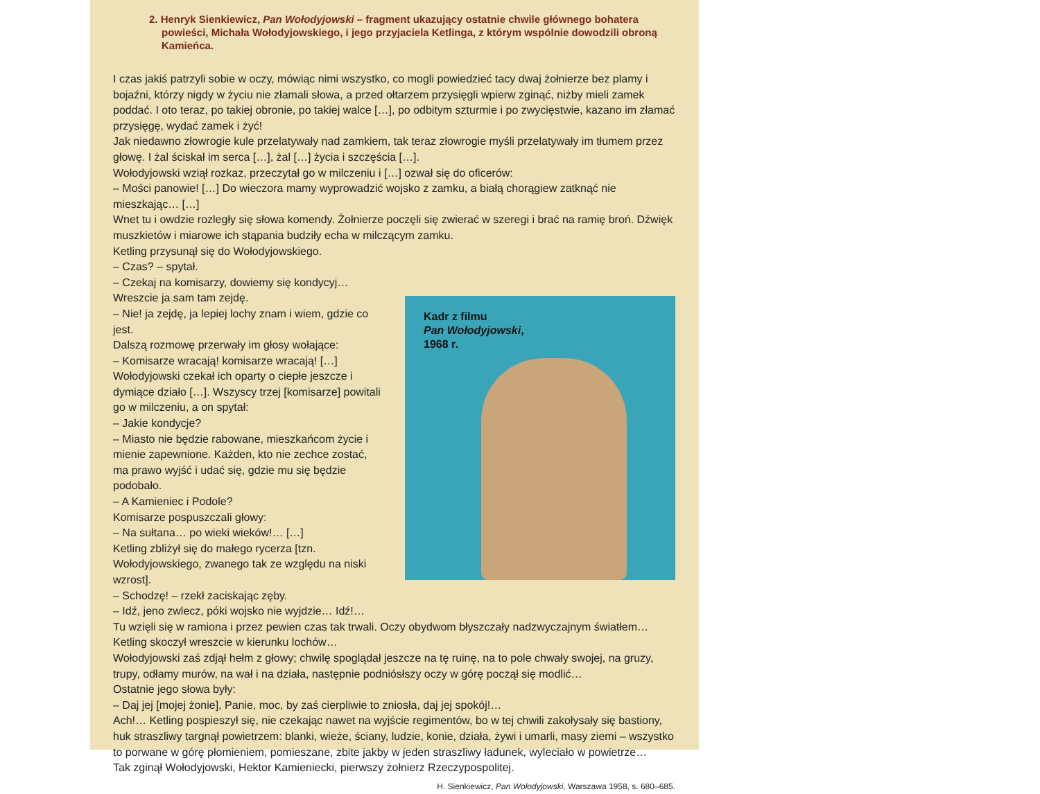2. Henryk Sienkiewicz, Pan Wołodyjowski – fragment ukazujący ostatnie chwile głównego bohatera powieści, Michała Wołodyjowskiego, i jego przyjaciela Ketlinga, z którym wspólnie dowodzili obroną Kamieńca.
I czas jakiś patrzyli sobie w oczy, mówiąc nimi wszystko, co mogli powiedzieć tacy dwaj żołnierze bez plamy i bojaźni, którzy nigdy w życiu nie złamali słowa, a przed ołtarzem przysięgli wpierw zginąć, niżby mieli zamek poddać. I oto teraz, po takiej obronie, po takiej walce […], po odbitym szturmie i po zwycięstwie, kazano im złamać przysięgę, wydać zamek i żyć!
Jak niedawno złowrogie kule przelatywały nad zamkiem, tak teraz złowrogie myśli przelatywały im tłumem przez głowę. I żal ściskał im serca […], żal […] życia i szczęścia […].
Wołodyjowski wziął rozkaz, przeczytał go w milczeniu i […] ozwał się do oficerów:
– Mości panowie! […] Do wieczora mamy wyprowadzić wojsko z zamku, a białą chorągiew zatknąć nie mieszkając… […]
Wnet tu i owdzie rozległy się słowa komendy. Żołnierze poczęli się zwierać w szeregi i brać na ramię broń. Dźwięk muszkietów i miarowe ich stąpania budziły echa w milczącym zamku.
Ketling przysunął się do Wołodyjowskiego.
– Czas? – spytał.
– Czekaj na komisarzy, dowiemy się kondycyj…
Kadr z filmu
Pan Wołodyjowski,
1968 r.
Wreszcie ja sam tam zejdę.
– Nie! ja zejdę, ja lepiej lochy znam i wiem, gdzie co jest.
Dalszą rozmowę przerwały im głosy wołające:
– Komisarze wracają! komisarze wracają! […]
Wołodyjowski czekał ich oparty o ciepłe jeszcze i dymiące działo […]. Wszyscy trzej [komisarze] powitali go w milczeniu, a on spytał:
– Jakie kondycje?
– Miasto nie będzie rabowane, mieszkańcom życie i mienie zapewnione. Każden, kto nie zechce zostać, ma prawo wyjść i udać się, gdzie mu się będzie podobało.
– A Kamieniec i Podole?
Komisarze pospuszczali głowy:
– Na sułtana… po wieki wieków!… […]
Ketling zbliżył się do małego rycerza [tzn. Wołodyjowskiego, zwanego tak ze względu na niski wzrost].
– Schodzę! – rzekł zaciskając zęby.
– Idź, jeno zwlecz, póki wojsko nie wyjdzie… Idź!…
Tu wzięli się w ramiona i przez pewien czas tak trwali. Oczy obydwom błyszczały nadzwyczajnym światłem… Ketling skoczył wreszcie w kierunku lochów…
Wołodyjowski zaś zdjął hełm z głowy; chwilę spoglądał jeszcze na tę ruinę, na to pole chwały swojej, na gruzy, trupy, odłamy murów, na wał i na działa, następnie podniósłszy oczy w górę począł się modlić…
Ostatnie jego słowa były:
– Daj jej [mojej żonie], Panie, moc, by zaś cierpliwie to zniosła, daj jej spokój!…
Ach!… Ketling pospieszył się, nie czekając nawet na wyjście regimentów, bo w tej chwili zakołysały się bastiony, huk straszliwy targnął powietrzem: blanki, wieże, ściany, ludzie, konie, działa, żywi i umarli, masy ziemi – wszystko to porwane w górę płomieniem, pomieszane, zbite jakby w jeden straszliwy ładunek, wyleciało w powietrze…
Tak zginął Wołodyjowski, Hektor Kamieniecki, pierwszy żołnierz Rzeczypospolitej.
H. Sienkiewicz, Pan Wołodyjowski, Warszawa 1958, s. 680–685.